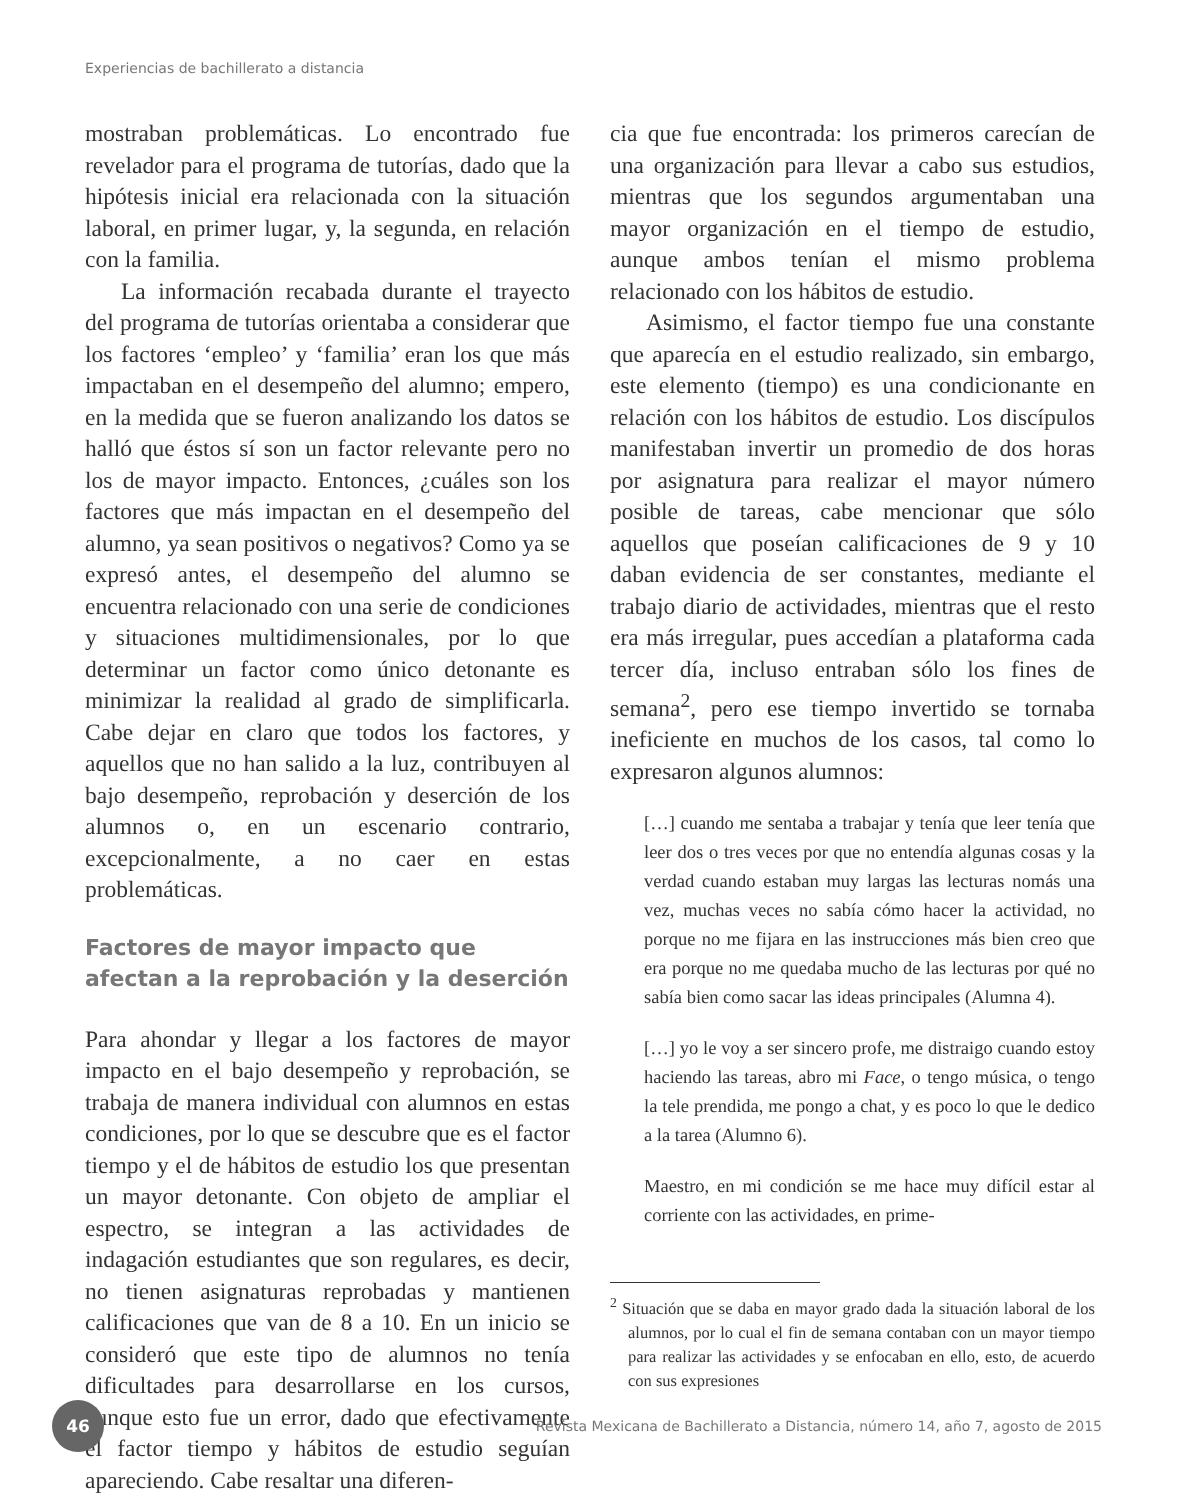Experiencias de bachillerato a distancia
mostraban problemáticas. Lo encontrado fue revelador para el programa de tutorías, dado que la hipótesis inicial era relacionada con la situación laboral, en primer lugar, y, la segunda, en relación con la familia.
La información recabada durante el trayecto del programa de tutorías orientaba a considerar que los factores ‘empleo’ y ‘familia’ eran los que más impactaban en el desempeño del alumno; empero, en la medida que se fueron analizando los datos se halló que éstos sí son un factor relevante pero no los de mayor impacto. Entonces, ¿cuáles son los factores que más impactan en el desempeño del alumno, ya sean positivos o negativos? Como ya se expresó antes, el desempeño del alumno se encuentra relacionado con una serie de condiciones y situaciones multidimensionales, por lo que determinar un factor como único detonante es minimizar la realidad al grado de simplificarla. Cabe dejar en claro que todos los factores, y aquellos que no han salido a la luz, contribuyen al bajo desempeño, reprobación y deserción de los alumnos o, en un escenario contrario, excepcionalmente, a no caer en estas problemáticas.
Factores de mayor impacto que afectan a la reprobación y la deserción
Para ahondar y llegar a los factores de mayor impacto en el bajo desempeño y reprobación, se trabaja de manera individual con alumnos en estas condiciones, por lo que se descubre que es el factor tiempo y el de hábitos de estudio los que presentan un mayor detonante. Con objeto de ampliar el espectro, se integran a las actividades de indagación estudiantes que son regulares, es decir, no tienen asignaturas reprobadas y mantienen calificaciones que van de 8 a 10. En un inicio se consideró que este tipo de alumnos no tenía dificultades para desarrollarse en los cursos, aunque esto fue un error, dado que efectivamente el factor tiempo y hábitos de estudio seguían apareciendo. Cabe resaltar una diferen-
cia que fue encontrada: los primeros carecían de una organización para llevar a cabo sus estudios, mientras que los segundos argumentaban una mayor organización en el tiempo de estudio, aunque ambos tenían el mismo problema relacionado con los hábitos de estudio.
Asimismo, el factor tiempo fue una constante que aparecía en el estudio realizado, sin embargo, este elemento (tiempo) es una condicionante en relación con los hábitos de estudio. Los discípulos manifestaban invertir un promedio de dos horas por asignatura para realizar el mayor número posible de tareas, cabe mencionar que sólo aquellos que poseían calificaciones de 9 y 10 daban evidencia de ser constantes, mediante el trabajo diario de actividades, mientras que el resto era más irregular, pues accedían a plataforma cada tercer día, incluso entraban sólo los fines de semana<sup>2</sup>, pero ese tiempo invertido se tornaba ineficiente en muchos de los casos, tal como lo expresaron algunos alumnos:
[…] cuando me sentaba a trabajar y tenía que leer tenía que leer dos o tres veces por que no entendía algunas cosas y la verdad cuando estaban muy largas las lecturas nomás una vez, muchas veces no sabía cómo hacer la actividad, no porque no me fijara en las instrucciones más bien creo que era porque no me quedaba mucho de las lecturas por qué no sabía bien como sacar las ideas principales (Alumna 4).
[…] yo le voy a ser sincero profe, me distraigo cuando estoy haciendo las tareas, abro mi Face, o tengo música, o tengo la tele prendida, me pongo a chat, y es poco lo que le dedico a la tarea (Alumno 6).
Maestro, en mi condición se me hace muy difícil estar al corriente con las actividades, en prime-
<sup>2</sup> Situación que se daba en mayor grado dada la situación laboral de los alumnos, por lo cual el fin de semana contaban con un mayor tiempo para realizar las actividades y se enfocaban en ello, esto, de acuerdo con sus expresiones
46
Revista Mexicana de Bachillerato a Distancia, número 14, año 7, agosto de 2015